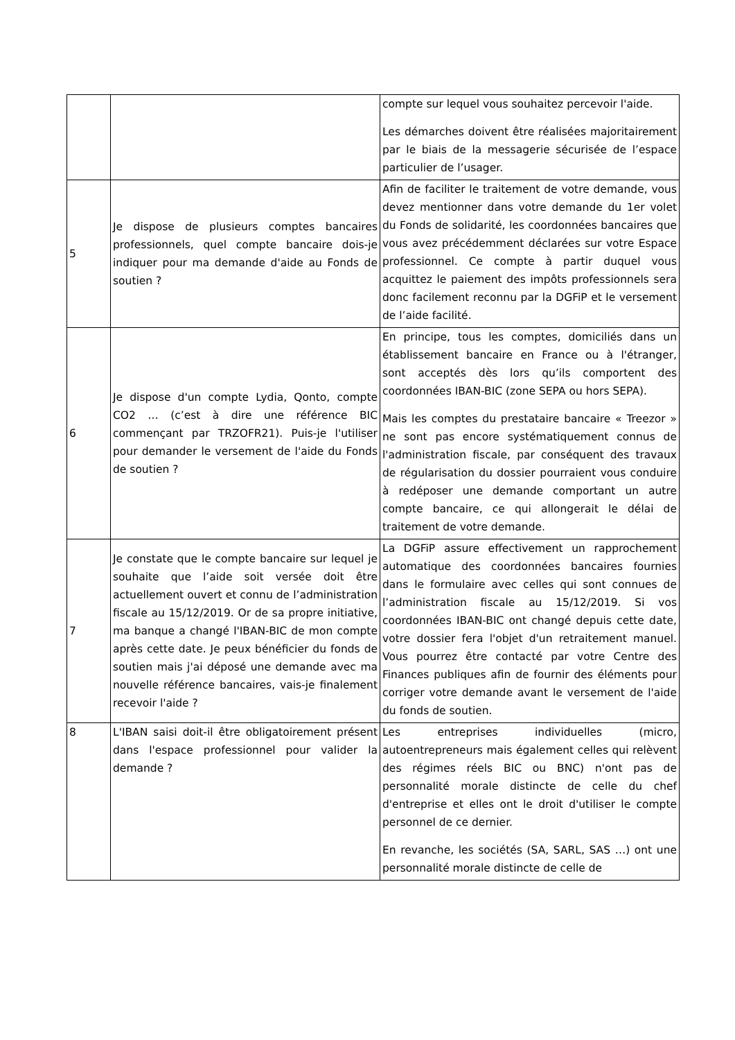| | | compte sur lequel vous souhaitez percevoir l'aide. Les démarches doivent être réalisées majoritairement par le biais de la messagerie sécurisée de l’espace particulier de l’usager. |
| 5 | Je dispose de plusieurs comptes bancaires professionnels, quel compte bancaire dois-je indiquer pour ma demande d'aide au Fonds de soutien ? | Afin de faciliter le traitement de votre demande, vous devez mentionner dans votre demande du 1er volet du Fonds de solidarité, les coordonnées bancaires que vous avez précédemment déclarées sur votre Espace professionnel. Ce compte à partir duquel vous acquittez le paiement des impôts professionnels sera donc facilement reconnu par la DGFiP et le versement de l’aide facilité. |
| 6 | Je dispose d'un compte Lydia, Qonto, compte CO2 … (c’est à dire une référence BIC commençant par TRZOFR21). Puis-je l'utiliser pour demander le versement de l'aide du Fonds de soutien ? | En principe, tous les comptes, domiciliés dans un établissement bancaire en France ou à l'étranger, sont acceptés dès lors qu’ils comportent des coordonnées IBAN-BIC (zone SEPA ou hors SEPA). Mais les comptes du prestataire bancaire « Treezor » ne sont pas encore systématiquement connus de l'administration fiscale, par conséquent des travaux de régularisation du dossier pourraient vous conduire à redéposer une demande comportant un autre compte bancaire, ce qui allongerait le délai de traitement de votre demande. |
| 7 | Je constate que le compte bancaire sur lequel je souhaite que l’aide soit versée doit être actuellement ouvert et connu de l’administration fiscale au 15/12/2019. Or de sa propre initiative, ma banque a changé l'IBAN-BIC de mon compte après cette date. Je peux bénéficier du fonds de soutien mais j'ai déposé une demande avec ma nouvelle référence bancaires, vais-je finalement recevoir l'aide ? | La DGFiP assure effectivement un rapprochement automatique des coordonnées bancaires fournies dans le formulaire avec celles qui sont connues de l’administration fiscale au 15/12/2019. Si vos coordonnées IBAN-BIC ont changé depuis cette date, votre dossier fera l'objet d'un retraitement manuel. Vous pourrez être contacté par votre Centre des Finances publiques afin de fournir des éléments pour corriger votre demande avant le versement de l'aide du fonds de soutien. |
| 8 | L'IBAN saisi doit-il être obligatoirement présent dans l'espace professionnel pour valider la demande ? | Les entreprises individuelles (micro, autoentrepreneurs mais également celles qui relèvent des régimes réels BIC ou BNC) n'ont pas de personnalité morale distincte de celle du chef d'entreprise et elles ont le droit d'utiliser le compte personnel de ce dernier. En revanche, les sociétés (SA, SARL, SAS …) ont une personnalité morale distincte de celle de |